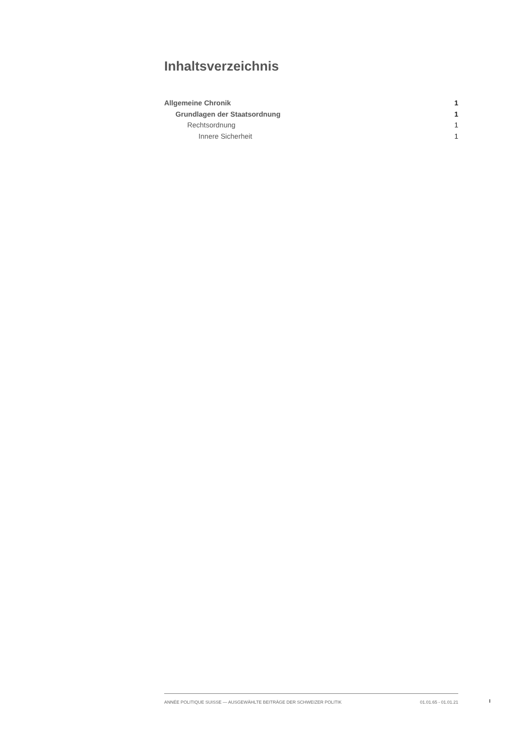Inhaltsverzeichnis
Allgemeine Chronik 1
Grundlagen der Staatsordnung 1
Rechtsordnung 1
Innere Sicherheit 1
ANNÉE POLITIQUE SUISSE — AUSGEWÄHLTE BEITRÄGE DER SCHWEIZER POLITIK 01.01.65 - 01.01.21
I